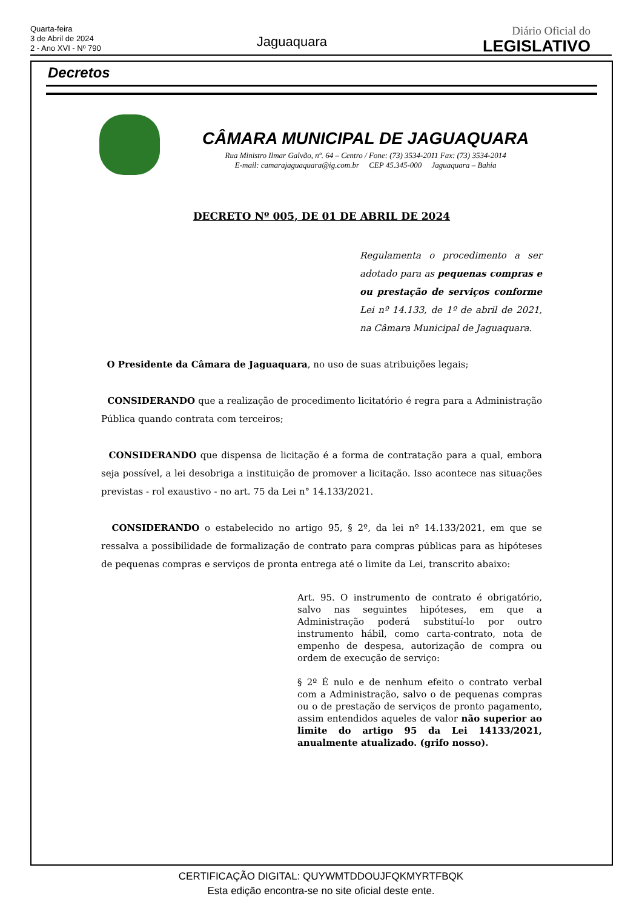Quarta-feira
3 de Abril de 2024
2 - Ano XVI - Nº 790
Jaguaquara
Diário Oficial do
LEGISLATIVO
Decretos
CÂMARA MUNICIPAL DE JAGUAQUARA
Rua Ministro Ilmar Galvão, nº. 64 – Centro / Fone: (73) 3534-2011 Fax: (73) 3534-2014
E-mail: camarajaguaquara@ig.com.br CEP 45.345-000 Jaguaquara – Bahia
DECRETO Nº 005, DE 01 DE ABRIL DE 2024
Regulamenta o procedimento a ser adotado para as pequenas compras e ou prestação de serviços conforme Lei nº 14.133, de 1º de abril de 2021, na Câmara Municipal de Jaguaquara.
O Presidente da Câmara de Jaguaquara, no uso de suas atribuições legais;
CONSIDERANDO que a realização de procedimento licitatório é regra para a Administração Pública quando contrata com terceiros;
CONSIDERANDO que dispensa de licitação é a forma de contratação para a qual, embora seja possível, a lei desobriga a instituição de promover a licitação. Isso acontece nas situações previstas - rol exaustivo - no art. 75 da Lei n° 14.133/2021.
CONSIDERANDO o estabelecido no artigo 95, § 2º, da lei nº 14.133/2021, em que se ressalva a possibilidade de formalização de contrato para compras públicas para as hipóteses de pequenas compras e serviços de pronta entrega até o limite da Lei, transcrito abaixo:
Art. 95. O instrumento de contrato é obrigatório, salvo nas seguintes hipóteses, em que a Administração poderá substituí-lo por outro instrumento hábil, como carta-contrato, nota de empenho de despesa, autorização de compra ou ordem de execução de serviço:
§ 2º É nulo e de nenhum efeito o contrato verbal com a Administração, salvo o de pequenas compras ou o de prestação de serviços de pronto pagamento, assim entendidos aqueles de valor não superior ao limite do artigo 95 da Lei 14133/2021, anualmente atualizado. (grifo nosso).
CERTIFICAÇÃO DIGITAL: QUYWMTDDOUJFQKMYRTFBQK
Esta edição encontra-se no site oficial deste ente.